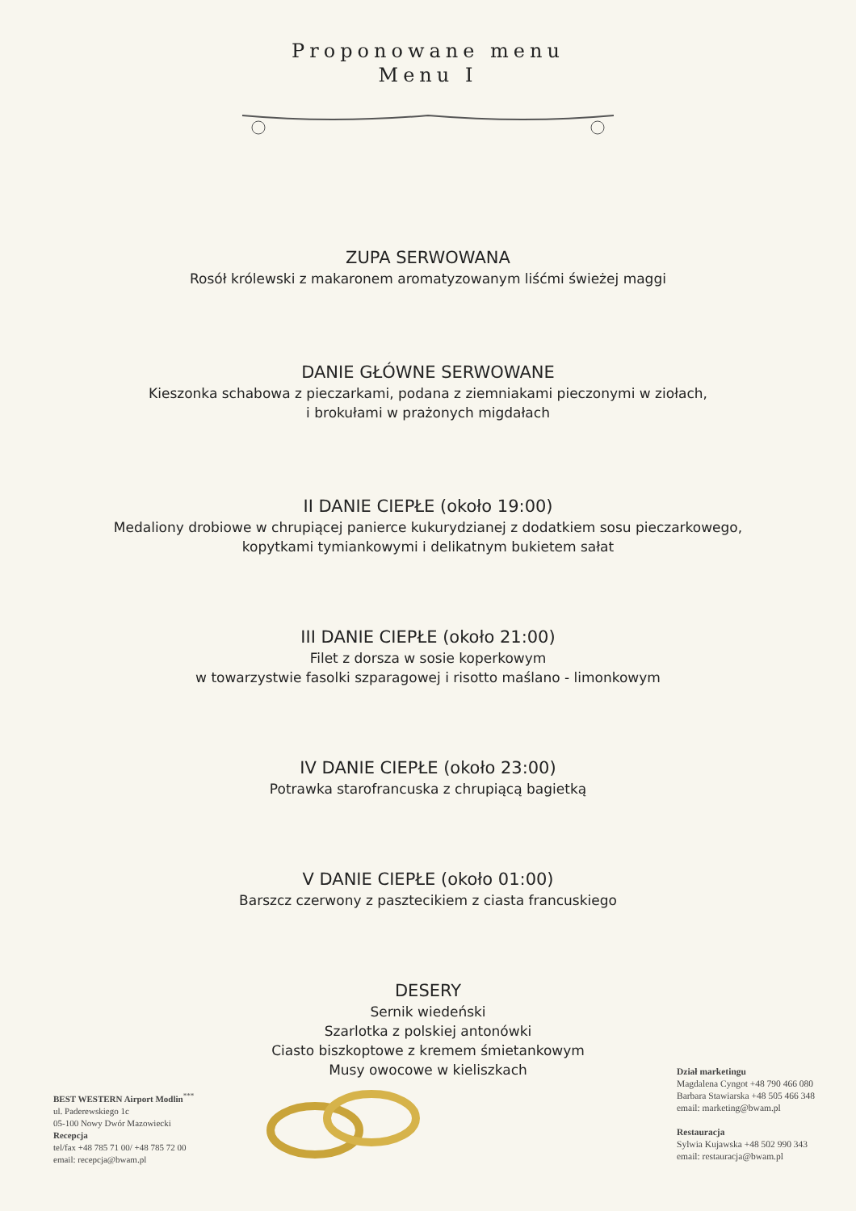Proponowane menu
Menu I
ZUPA SERWOWANA
Rosół królewski z makaronem aromatyzowanym liśćmi świeżej maggi
DANIE GŁÓWNE SERWOWANE
Kieszonka schabowa z pieczarkami, podana z ziemniakami pieczonymi w ziołach,
i brokułami w prażonych migdałach
II DANIE CIEPŁE (około 19:00)
Medaliony drobiowe w chrupiącej panierce kukurydzianej z dodatkiem sosu pieczarkowego,
kopytkami tymiankowymi i delikatnym bukietem sałat
III DANIE CIEPŁE (około 21:00)
Filet z dorsza w sosie koperkowym
w towarzystwie fasolki szparagowej i risotto maślano - limonkowym
IV DANIE CIEPŁE (około 23:00)
Potrawka starofrancuska z chrupiącą bagietką
V DANIE CIEPŁE (około 01:00)
Barszcz czerwony z pasztecikiem z ciasta francuskiego
DESERY
Sernik wiedeński
Szarlotka z polskiej antonówki
Ciasto biszkoptowe z kremem śmietankowym
Musy owocowe w kieliszkach
BEST WESTERN Airport Modlin<sup>***</sup>
ul. Paderewskiego 1c
05-100 Nowy Dwór Mazowiecki
Recepcja
tel/fax +48 785 71 00/ +48 785 72 00
email: recepcja@bwam.pl
Dział marketingu
Magdalena Cyngot +48 790 466 080
Barbara Stawiarska +48 505 466 348
email: marketing@bwam.pl
Restauracja
Sylwia Kujawska +48 502 990 343
email: restauracja@bwam.pl